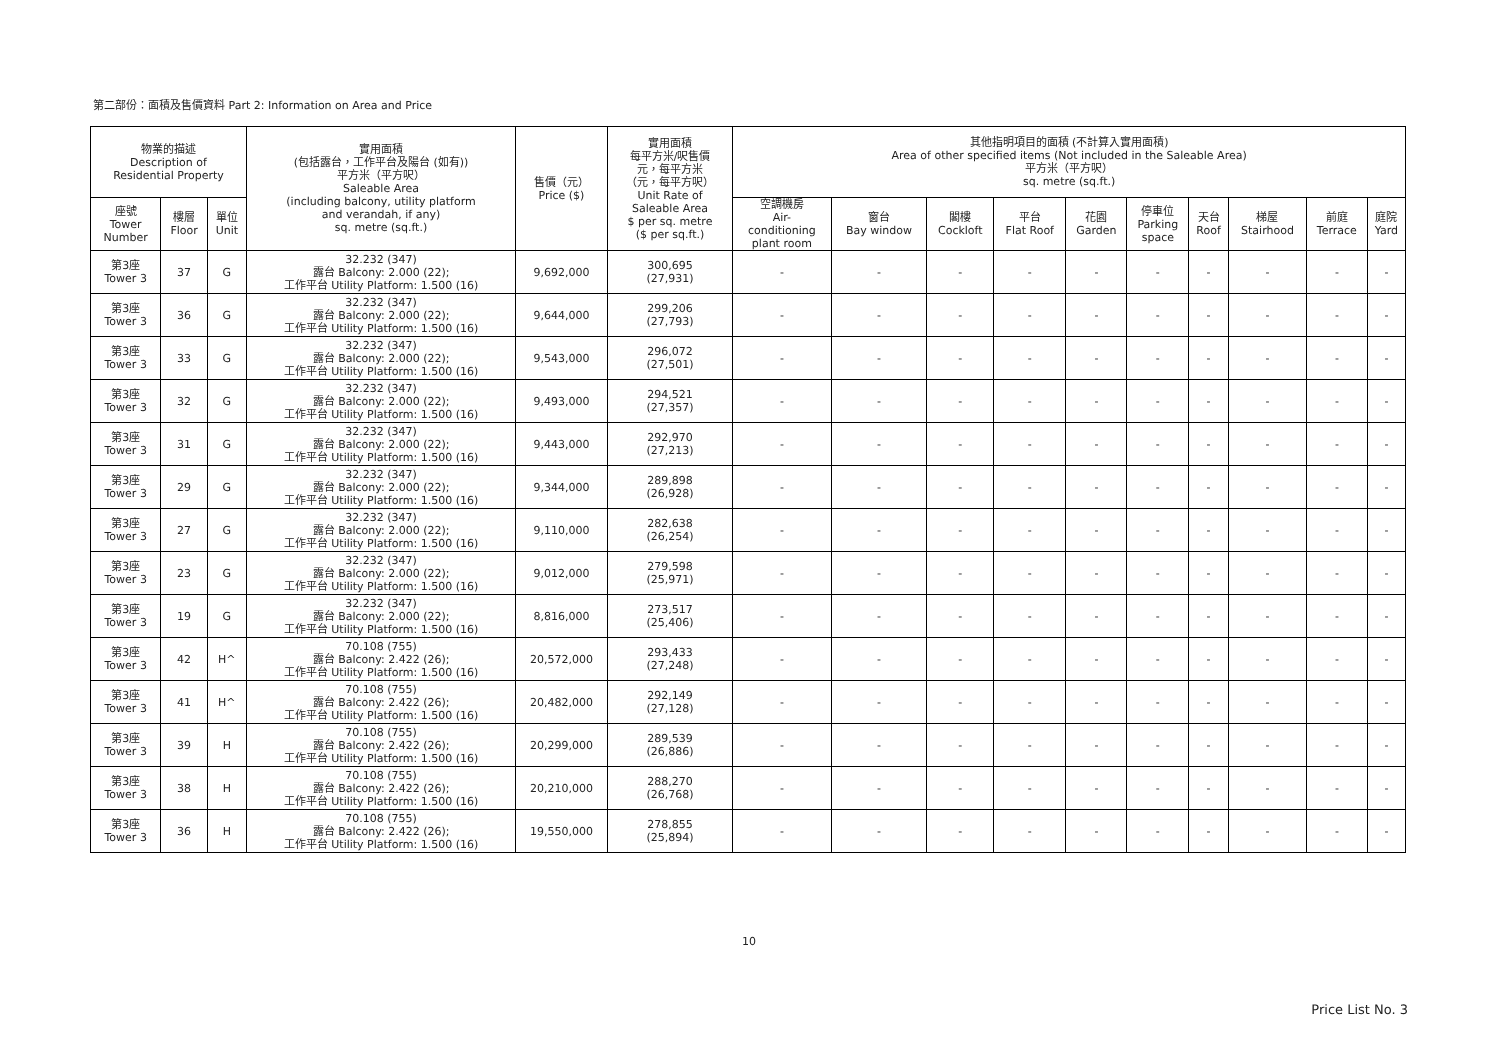第二部份：面積及售價資料 Part 2: Information on Area and Price
| 物業的描述 Description of Residential Property | | | 實用面積 (包括露台，工作平台及陽台 (如有)) 平方米（平方呎） Saleable Area (including balcony, utility platform and verandah, if any) sq. metre (sq.ft.) | 售價（元） Price ($) | 實用面積 每平方米/呎售價 元，每平方米 （元，每平方呎） Unit Rate of Saleable Area $ per sq. metre ($ per sq.ft.) | 其他指明項目的面積 (不計算入實用面積) Area of other specified items (Not included in the Saleable Area) 平方米（平方呎） sq. metre (sq.ft.) | | | | | | | | | |
| --- | --- | --- | --- | --- | --- | --- | --- | --- | --- | --- | --- | --- | --- | --- | --- |
| 座號 Tower Number | 樓層 Floor | 單位 Unit | | | | 空調機房 Air- conditioning plant room | 窗台 Bay window | 閣樓 Cockloft | 平台 Flat Roof | 花園 Garden | 停車位 Parking space | 天台 Roof | 梯屋 Stairhood | 前庭 Terrace | 庭院 Yard |
| 第3座 Tower 3 | 37 | G | 32.232 (347) 露台 Balcony: 2.000 (22); 工作平台 Utility Platform: 1.500 (16) | 9,692,000 | 300,695 (27,931) | - | - | - | - | - | - | - | - | - | - |
| 第3座 Tower 3 | 36 | G | 32.232 (347) 露台 Balcony: 2.000 (22); 工作平台 Utility Platform: 1.500 (16) | 9,644,000 | 299,206 (27,793) | - | - | - | - | - | - | - | - | - | - |
| 第3座 Tower 3 | 33 | G | 32.232 (347) 露台 Balcony: 2.000 (22); 工作平台 Utility Platform: 1.500 (16) | 9,543,000 | 296,072 (27,501) | - | - | - | - | - | - | - | - | - | - |
| 第3座 Tower 3 | 32 | G | 32.232 (347) 露台 Balcony: 2.000 (22); 工作平台 Utility Platform: 1.500 (16) | 9,493,000 | 294,521 (27,357) | - | - | - | - | - | - | - | - | - | - |
| 第3座 Tower 3 | 31 | G | 32.232 (347) 露台 Balcony: 2.000 (22); 工作平台 Utility Platform: 1.500 (16) | 9,443,000 | 292,970 (27,213) | - | - | - | - | - | - | - | - | - | - |
| 第3座 Tower 3 | 29 | G | 32.232 (347) 露台 Balcony: 2.000 (22); 工作平台 Utility Platform: 1.500 (16) | 9,344,000 | 289,898 (26,928) | - | - | - | - | - | - | - | - | - | - |
| 第3座 Tower 3 | 27 | G | 32.232 (347) 露台 Balcony: 2.000 (22); 工作平台 Utility Platform: 1.500 (16) | 9,110,000 | 282,638 (26,254) | - | - | - | - | - | - | - | - | - | - |
| 第3座 Tower 3 | 23 | G | 32.232 (347) 露台 Balcony: 2.000 (22); 工作平台 Utility Platform: 1.500 (16) | 9,012,000 | 279,598 (25,971) | - | - | - | - | - | - | - | - | - | - |
| 第3座 Tower 3 | 19 | G | 32.232 (347) 露台 Balcony: 2.000 (22); 工作平台 Utility Platform: 1.500 (16) | 8,816,000 | 273,517 (25,406) | - | - | - | - | - | - | - | - | - | - |
| 第3座 Tower 3 | 42 | H^ | 70.108 (755) 露台 Balcony: 2.422 (26); 工作平台 Utility Platform: 1.500 (16) | 20,572,000 | 293,433 (27,248) | - | - | - | - | - | - | - | - | - | - |
| 第3座 Tower 3 | 41 | H^ | 70.108 (755) 露台 Balcony: 2.422 (26); 工作平台 Utility Platform: 1.500 (16) | 20,482,000 | 292,149 (27,128) | - | - | - | - | - | - | - | - | - | - |
| 第3座 Tower 3 | 39 | H | 70.108 (755) 露台 Balcony: 2.422 (26); 工作平台 Utility Platform: 1.500 (16) | 20,299,000 | 289,539 (26,886) | - | - | - | - | - | - | - | - | - | - |
| 第3座 Tower 3 | 38 | H | 70.108 (755) 露台 Balcony: 2.422 (26); 工作平台 Utility Platform: 1.500 (16) | 20,210,000 | 288,270 (26,768) | - | - | - | - | - | - | - | - | - | - |
| 第3座 Tower 3 | 36 | H | 70.108 (755) 露台 Balcony: 2.422 (26); 工作平台 Utility Platform: 1.500 (16) | 19,550,000 | 278,855 (25,894) | - | - | - | - | - | - | - | - | - | - |
10
Price List No. 3